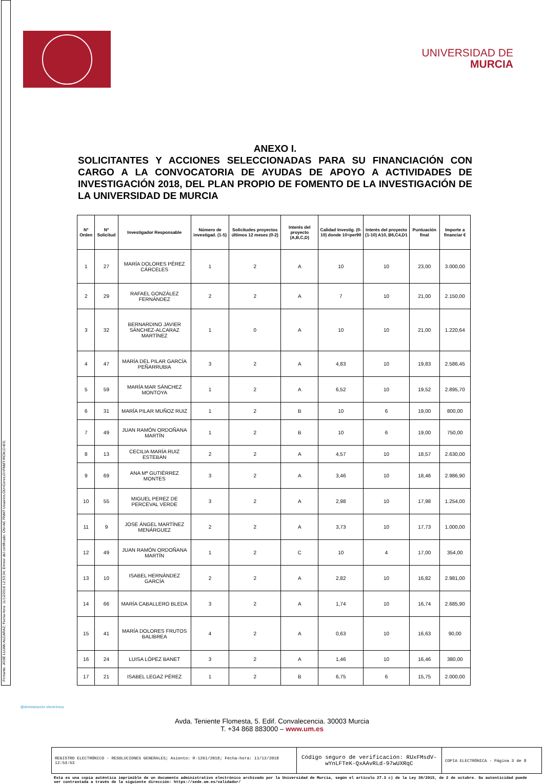Firmante: JOSÉ LUJAN ALCARAZ; Fecha-hora: 11/12/2018 12:53:34; Emisor del certificado: CN=AC FNMT Usuarios,OU=Ceres,O=FNMT-RCM,C=ES;
UNIVERSIDAD DE
MURCIA
ANEXO I.
SOLICITANTES Y ACCIONES SELECCIONADAS PARA SU FINANCIACIÓN CON CARGO A LA CONVOCATORIA DE AYUDAS DE APOYO A ACTIVIDADES DE INVESTIGACIÓN 2018, DEL PLAN PROPIO DE FOMENTO DE LA INVESTIGACIÓN DE LA UNIVERSIDAD DE MURCIA
| Nº Orden | Nº Solicitud | Investigador Responsable | Número de investigad. (1-5) | Solicitudes proyectos últimos 12 meses (0-2) | Interés del proyecto (A,B,C,D) | Calidad Investig. (0-10) donde 10=per90 | Interés del proyecto (1-10) A10, B6,C4,D1 | Puntuación final | Importe a financiar € |
| --- | --- | --- | --- | --- | --- | --- | --- | --- | --- |
| 1 | 27 | MARÍA DOLORES PÉREZ CÁRCELES | 1 | 2 | A | 10 | 10 | 23,00 | 3.000,00 |
| 2 | 29 | RAFAEL GONZÁLEZ FERNÁNDEZ | 2 | 2 | A | 7 | 10 | 21,00 | 2.150,00 |
| 3 | 32 | BERNARDINO JAVIER SÁNCHEZ-ALCARAZ MARTÍNEZ | 1 | 0 | A | 10 | 10 | 21,00 | 1.220,64 |
| 4 | 47 | MARÍA DEL PILAR GARCÍA PEÑARRUBIA | 3 | 2 | A | 4,83 | 10 | 19,83 | 2.586,45 |
| 5 | 59 | MARÍA MAR SÁNCHEZ MONTOYA | 1 | 2 | A | 6,52 | 10 | 19,52 | 2.895,70 |
| 6 | 31 | MARÍA PILAR MUÑOZ RUIZ | 1 | 2 | B | 10 | 6 | 19,00 | 800,00 |
| 7 | 49 | JUAN RAMÓN ORDOÑANA MARTÍN | 1 | 2 | B | 10 | 6 | 19,00 | 750,00 |
| 8 | 13 | CECILIA MARÍA RUIZ ESTEBAN | 2 | 2 | A | 4,57 | 10 | 18,57 | 2.630,00 |
| 9 | 69 | ANA Mª GUTIÉRREZ MONTES | 3 | 2 | A | 3,46 | 10 | 18,46 | 2.986,90 |
| 10 | 55 | MIGUEL PEREZ DE PERCEVAL VERDE | 3 | 2 | A | 2,98 | 10 | 17,98 | 1.254,00 |
| 11 | 9 | JOSE ÁNGEL MARTÍNEZ MENÁRGUEZ | 2 | 2 | A | 3,73 | 10 | 17,73 | 1.000,00 |
| 12 | 49 | JUAN RAMÓN ORDOÑANA MARTÍN | 1 | 2 | C | 10 | 4 | 17,00 | 354,00 |
| 13 | 10 | ISABEL HERNÁNDEZ GARCÍA | 2 | 2 | A | 2,82 | 10 | 16,82 | 2.981,00 |
| 14 | 66 | MARÍA CABALLERO BLEDA | 3 | 2 | A | 1,74 | 10 | 16,74 | 2.685,90 |
| 15 | 41 | MARÍA DOLORES FRUTOS BALIBREA | 4 | 2 | A | 0,63 | 10 | 16,63 | 90,00 |
| 16 | 24 | LUISA LÓPEZ BANET | 3 | 2 | A | 1,46 | 10 | 16,46 | 380,00 |
| 17 | 21 | ISABEL LEGAZ PÉREZ | 1 | 2 | B | 6,75 | 6 | 15,75 | 2.000,00 |
@dministración electrónica
Avda. Teniente Flomesta, 5. Edif. Convalecencia. 30003 Murcia
T. +34 868 883000 – www.um.es
REGISTRO ELECTRÓNICO - RESOLUCIONES GENERALES; Asiento: R-1261/2018; Fecha-hora: 11/12/2018 12:53:53
Código seguro de verificación: RUxFMsdV-wYnLFTeK-QxAAvRLd-97wUXRqC
COPIA ELECTRÓNICA - Página 3 de 8
Esta es una copia auténtica imprimible de un documento administrativo electrónico archivado por la Universidad de Murcia, según el artículo 27.3 c) de la Ley 39/2015, de 2 de octubre. Su autenticidad puede ser contrastada a través de la siguiente dirección: https://sede.um.es/validador/